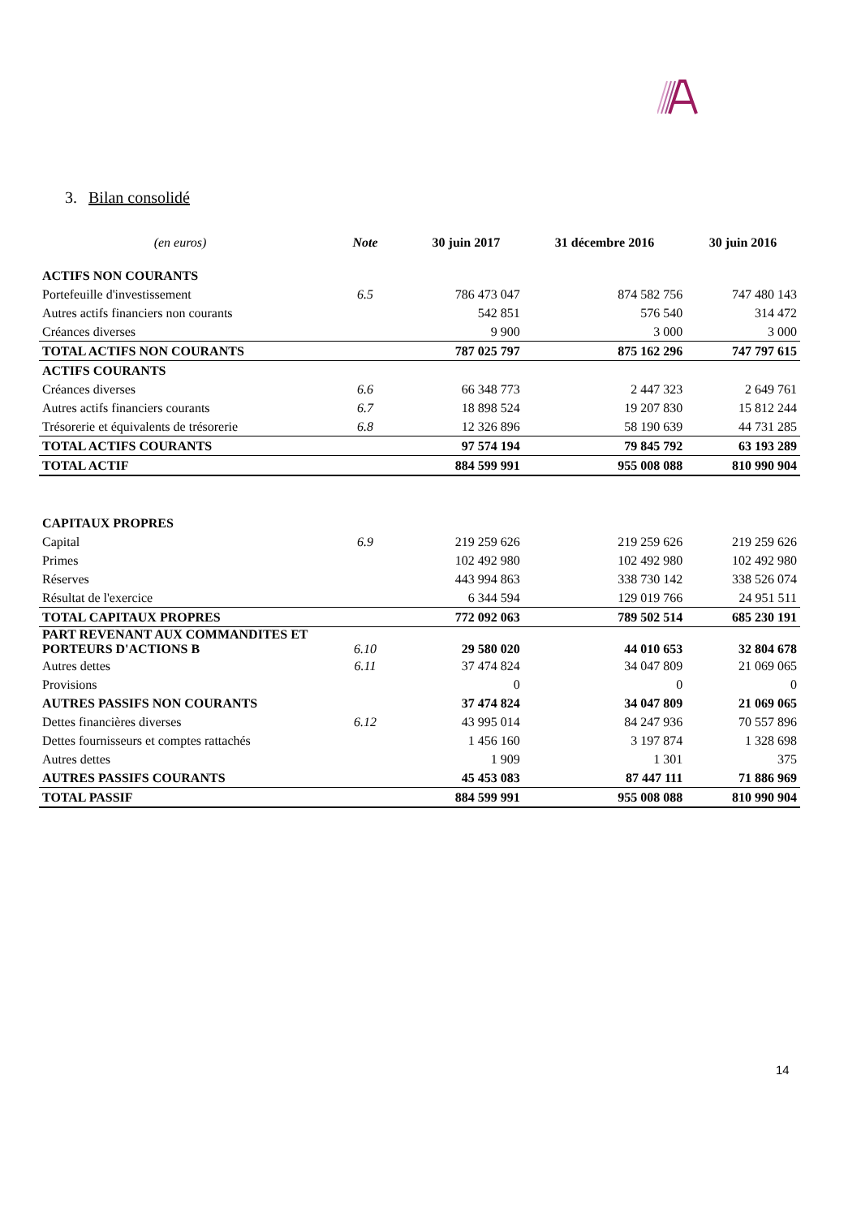3. Bilan consolidé
| (en euros) | Note | 30 juin 2017 | 31 décembre 2016 | 30 juin 2016 |
| --- | --- | --- | --- | --- |
| ACTIFS NON COURANTS | | | | |
| Portefeuille d'investissement | 6.5 | 786 473 047 | 874 582 756 | 747 480 143 |
| Autres actifs financiers non courants | | 542 851 | 576 540 | 314 472 |
| Créances diverses | | 9 900 | 3 000 | 3 000 |
| TOTAL ACTIFS NON COURANTS | | 787 025 797 | 875 162 296 | 747 797 615 |
| ACTIFS COURANTS | | | | |
| Créances diverses | 6.6 | 66 348 773 | 2 447 323 | 2 649 761 |
| Autres actifs financiers courants | 6.7 | 18 898 524 | 19 207 830 | 15 812 244 |
| Trésorerie et équivalents de trésorerie | 6.8 | 12 326 896 | 58 190 639 | 44 731 285 |
| TOTAL ACTIFS COURANTS | | 97 574 194 | 79 845 792 | 63 193 289 |
| TOTAL ACTIF | | 884 599 991 | 955 008 088 | 810 990 904 |
| CAPITAUX PROPRES | | | | |
| Capital | 6.9 | 219 259 626 | 219 259 626 | 219 259 626 |
| Primes | | 102 492 980 | 102 492 980 | 102 492 980 |
| Réserves | | 443 994 863 | 338 730 142 | 338 526 074 |
| Résultat de l'exercice | | 6 344 594 | 129 019 766 | 24 951 511 |
| TOTAL CAPITAUX PROPRES | | 772 092 063 | 789 502 514 | 685 230 191 |
| PART REVENANT AUX COMMANDITES ET PORTEURS D'ACTIONS B | 6.10 | 29 580 020 | 44 010 653 | 32 804 678 |
| Autres dettes | 6.11 | 37 474 824 | 34 047 809 | 21 069 065 |
| Provisions | | 0 | 0 | 0 |
| AUTRES PASSIFS NON COURANTS | | 37 474 824 | 34 047 809 | 21 069 065 |
| Dettes financières diverses | 6.12 | 43 995 014 | 84 247 936 | 70 557 896 |
| Dettes fournisseurs et comptes rattachés | | 1 456 160 | 3 197 874 | 1 328 698 |
| Autres dettes | | 1 909 | 1 301 | 375 |
| AUTRES PASSIFS COURANTS | | 45 453 083 | 87 447 111 | 71 886 969 |
| TOTAL PASSIF | | 884 599 991 | 955 008 088 | 810 990 904 |
14